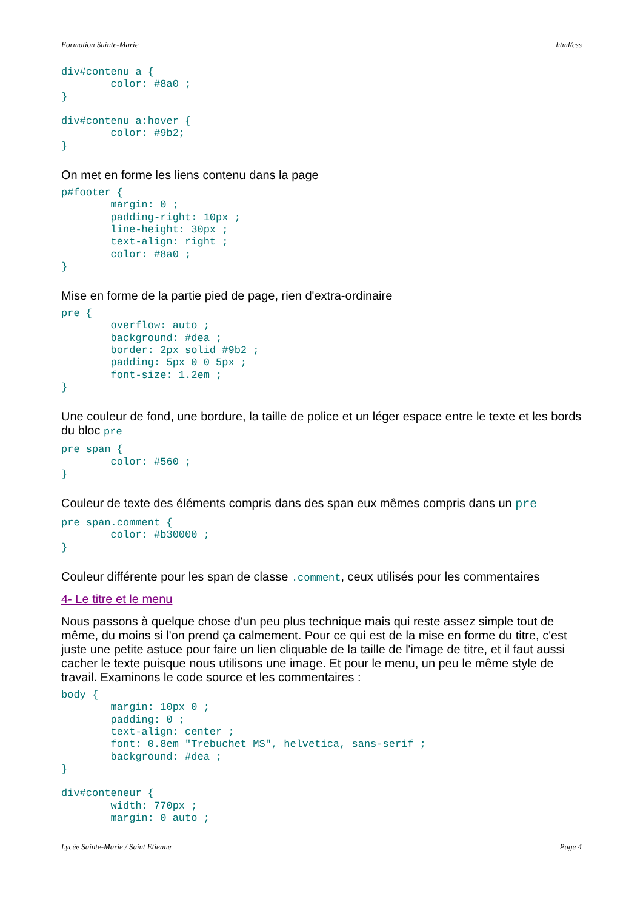Formation Sainte-Marie html/css
div#contenu a {
        color: #8a0 ;
}

div#contenu a:hover {
        color: #9b2;
}
On met en forme les liens contenu dans la page
p#footer {
        margin: 0 ;
        padding-right: 10px ;
        line-height: 30px ;
        text-align: right ;
        color: #8a0 ;
}
Mise en forme de la partie pied de page, rien d'extra-ordinaire
pre {
        overflow: auto ;
        background: #dea ;
        border: 2px solid #9b2 ;
        padding: 5px 0 0 5px ;
        font-size: 1.2em ;
}
Une couleur de fond, une bordure, la taille de police et un léger espace entre le texte et les bords du bloc pre
pre span {
        color: #560 ;
}
Couleur de texte des éléments compris dans des span eux mêmes compris dans un pre
pre span.comment {
        color: #b30000 ;
}
Couleur différente pour les span de classe .comment, ceux utilisés pour les commentaires
4- Le titre et le menu
Nous passons à quelque chose d'un peu plus technique mais qui reste assez simple tout de même, du moins si l'on prend ça calmement. Pour ce qui est de la mise en forme du titre, c'est juste une petite astuce pour faire un lien cliquable de la taille de l'image de titre, et il faut aussi cacher le texte puisque nous utilisons une image. Et pour le menu, un peu le même style de travail. Examinons le code source et les commentaires :
body {
        margin: 10px 0 ;
        padding: 0 ;
        text-align: center ;
        font: 0.8em "Trebuchet MS", helvetica, sans-serif ;
        background: #dea ;
}

div#conteneur {
        width: 770px ;
        margin: 0 auto ;
Lycée Sainte-Marie / Saint Etienne Page 4